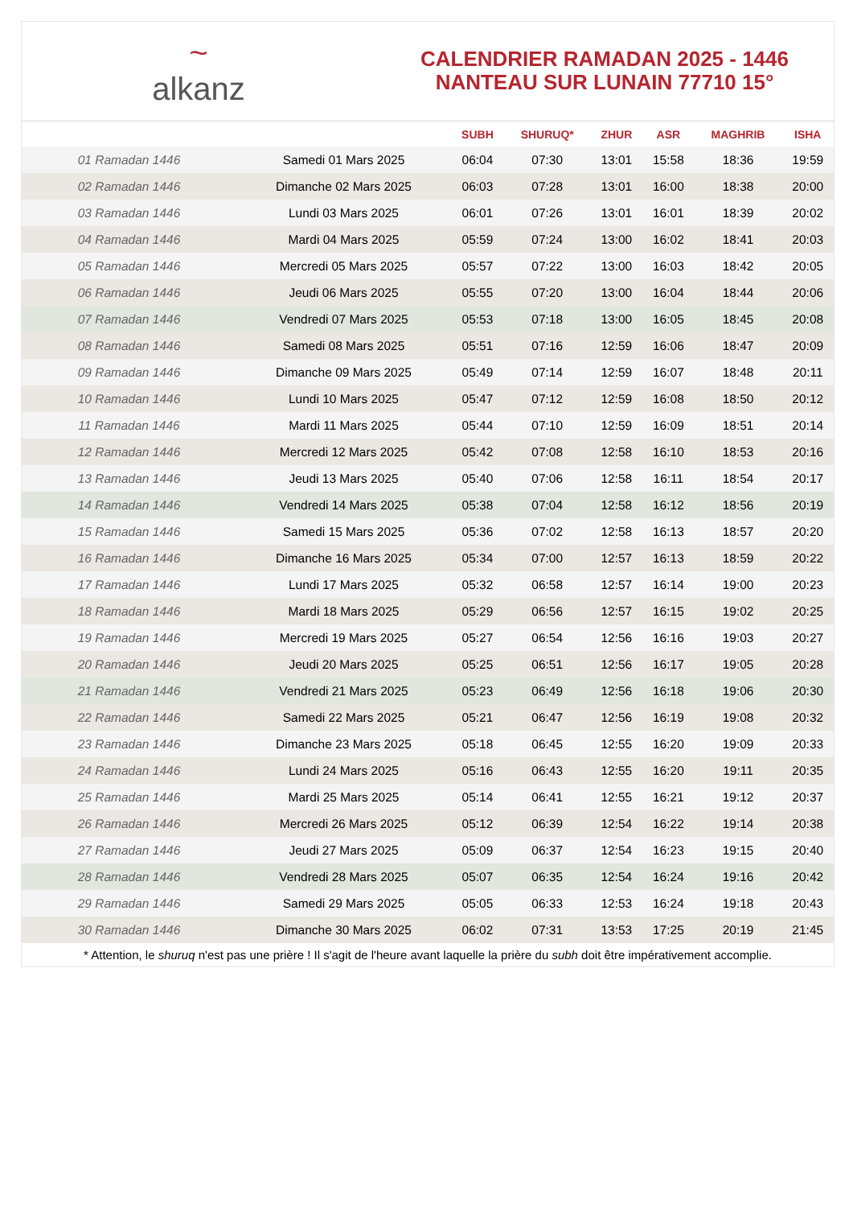~
alkanz
CALENDRIER RAMADAN 2025 - 1446
NANTEAU SUR LUNAIN 77710 15°
| | | SUBH | SHURUQ* | ZHUR | ASR | MAGHRIB | ISHA |
| --- | --- | --- | --- | --- | --- | --- | --- |
| 01 Ramadan 1446 | Samedi 01 Mars 2025 | 06:04 | 07:30 | 13:01 | 15:58 | 18:36 | 19:59 |
| 02 Ramadan 1446 | Dimanche 02 Mars 2025 | 06:03 | 07:28 | 13:01 | 16:00 | 18:38 | 20:00 |
| 03 Ramadan 1446 | Lundi 03 Mars 2025 | 06:01 | 07:26 | 13:01 | 16:01 | 18:39 | 20:02 |
| 04 Ramadan 1446 | Mardi 04 Mars 2025 | 05:59 | 07:24 | 13:00 | 16:02 | 18:41 | 20:03 |
| 05 Ramadan 1446 | Mercredi 05 Mars 2025 | 05:57 | 07:22 | 13:00 | 16:03 | 18:42 | 20:05 |
| 06 Ramadan 1446 | Jeudi 06 Mars 2025 | 05:55 | 07:20 | 13:00 | 16:04 | 18:44 | 20:06 |
| 07 Ramadan 1446 | Vendredi 07 Mars 2025 | 05:53 | 07:18 | 13:00 | 16:05 | 18:45 | 20:08 |
| 08 Ramadan 1446 | Samedi 08 Mars 2025 | 05:51 | 07:16 | 12:59 | 16:06 | 18:47 | 20:09 |
| 09 Ramadan 1446 | Dimanche 09 Mars 2025 | 05:49 | 07:14 | 12:59 | 16:07 | 18:48 | 20:11 |
| 10 Ramadan 1446 | Lundi 10 Mars 2025 | 05:47 | 07:12 | 12:59 | 16:08 | 18:50 | 20:12 |
| 11 Ramadan 1446 | Mardi 11 Mars 2025 | 05:44 | 07:10 | 12:59 | 16:09 | 18:51 | 20:14 |
| 12 Ramadan 1446 | Mercredi 12 Mars 2025 | 05:42 | 07:08 | 12:58 | 16:10 | 18:53 | 20:16 |
| 13 Ramadan 1446 | Jeudi 13 Mars 2025 | 05:40 | 07:06 | 12:58 | 16:11 | 18:54 | 20:17 |
| 14 Ramadan 1446 | Vendredi 14 Mars 2025 | 05:38 | 07:04 | 12:58 | 16:12 | 18:56 | 20:19 |
| 15 Ramadan 1446 | Samedi 15 Mars 2025 | 05:36 | 07:02 | 12:58 | 16:13 | 18:57 | 20:20 |
| 16 Ramadan 1446 | Dimanche 16 Mars 2025 | 05:34 | 07:00 | 12:57 | 16:13 | 18:59 | 20:22 |
| 17 Ramadan 1446 | Lundi 17 Mars 2025 | 05:32 | 06:58 | 12:57 | 16:14 | 19:00 | 20:23 |
| 18 Ramadan 1446 | Mardi 18 Mars 2025 | 05:29 | 06:56 | 12:57 | 16:15 | 19:02 | 20:25 |
| 19 Ramadan 1446 | Mercredi 19 Mars 2025 | 05:27 | 06:54 | 12:56 | 16:16 | 19:03 | 20:27 |
| 20 Ramadan 1446 | Jeudi 20 Mars 2025 | 05:25 | 06:51 | 12:56 | 16:17 | 19:05 | 20:28 |
| 21 Ramadan 1446 | Vendredi 21 Mars 2025 | 05:23 | 06:49 | 12:56 | 16:18 | 19:06 | 20:30 |
| 22 Ramadan 1446 | Samedi 22 Mars 2025 | 05:21 | 06:47 | 12:56 | 16:19 | 19:08 | 20:32 |
| 23 Ramadan 1446 | Dimanche 23 Mars 2025 | 05:18 | 06:45 | 12:55 | 16:20 | 19:09 | 20:33 |
| 24 Ramadan 1446 | Lundi 24 Mars 2025 | 05:16 | 06:43 | 12:55 | 16:20 | 19:11 | 20:35 |
| 25 Ramadan 1446 | Mardi 25 Mars 2025 | 05:14 | 06:41 | 12:55 | 16:21 | 19:12 | 20:37 |
| 26 Ramadan 1446 | Mercredi 26 Mars 2025 | 05:12 | 06:39 | 12:54 | 16:22 | 19:14 | 20:38 |
| 27 Ramadan 1446 | Jeudi 27 Mars 2025 | 05:09 | 06:37 | 12:54 | 16:23 | 19:15 | 20:40 |
| 28 Ramadan 1446 | Vendredi 28 Mars 2025 | 05:07 | 06:35 | 12:54 | 16:24 | 19:16 | 20:42 |
| 29 Ramadan 1446 | Samedi 29 Mars 2025 | 05:05 | 06:33 | 12:53 | 16:24 | 19:18 | 20:43 |
| 30 Ramadan 1446 | Dimanche 30 Mars 2025 | 06:02 | 07:31 | 13:53 | 17:25 | 20:19 | 21:45 |
* Attention, le shuruq n'est pas une prière ! Il s'agit de l'heure avant laquelle la prière du subh doit être impérativement accomplie.